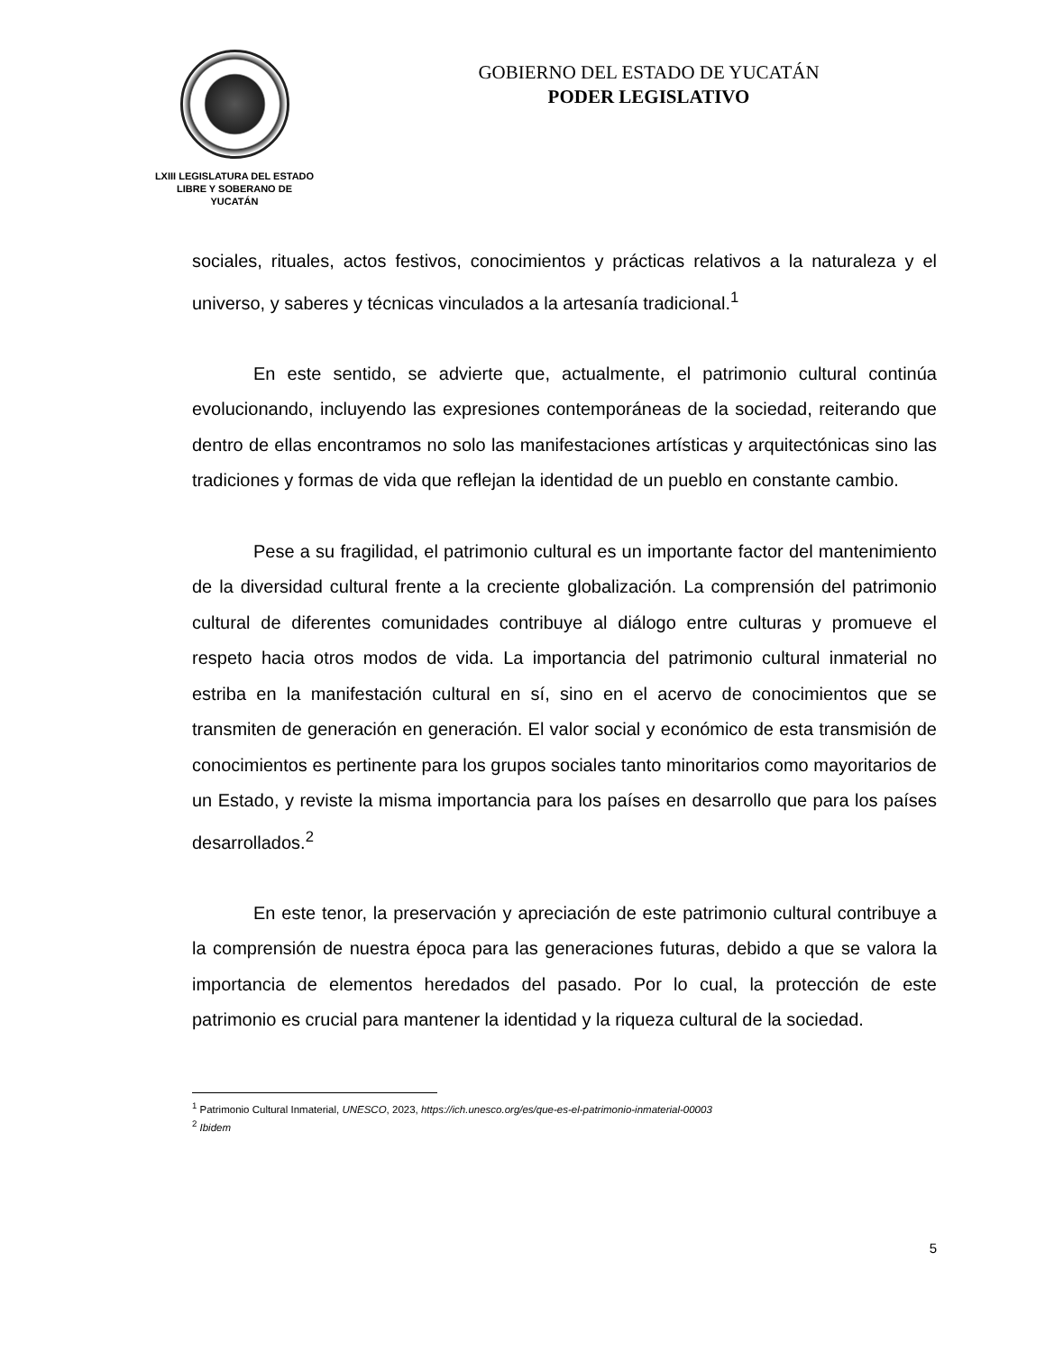LXIII LEGISLATURA DEL ESTADO
LIBRE Y SOBERANO DE
YUCATÁN
GOBIERNO DEL ESTADO DE YUCATÁN
PODER LEGISLATIVO
sociales, rituales, actos festivos, conocimientos y prácticas relativos a la naturaleza y el universo, y saberes y técnicas vinculados a la artesanía tradicional.<sup>1</sup>
En este sentido, se advierte que, actualmente, el patrimonio cultural continúa evolucionando, incluyendo las expresiones contemporáneas de la sociedad, reiterando que dentro de ellas encontramos no solo las manifestaciones artísticas y arquitectónicas sino las tradiciones y formas de vida que reflejan la identidad de un pueblo en constante cambio.
Pese a su fragilidad, el patrimonio cultural es un importante factor del mantenimiento de la diversidad cultural frente a la creciente globalización. La comprensión del patrimonio cultural de diferentes comunidades contribuye al diálogo entre culturas y promueve el respeto hacia otros modos de vida. La importancia del patrimonio cultural inmaterial no estriba en la manifestación cultural en sí, sino en el acervo de conocimientos que se transmiten de generación en generación. El valor social y económico de esta transmisión de conocimientos es pertinente para los grupos sociales tanto minoritarios como mayoritarios de un Estado, y reviste la misma importancia para los países en desarrollo que para los países desarrollados.<sup>2</sup>
En este tenor, la preservación y apreciación de este patrimonio cultural contribuye a la comprensión de nuestra época para las generaciones futuras, debido a que se valora la importancia de elementos heredados del pasado. Por lo cual, la protección de este patrimonio es crucial para mantener la identidad y la riqueza cultural de la sociedad.
<sup>1</sup> Patrimonio Cultural Inmaterial, UNESCO, 2023, https://ich.unesco.org/es/que-es-el-patrimonio-inmaterial-00003
<sup>2</sup> Ibidem
5